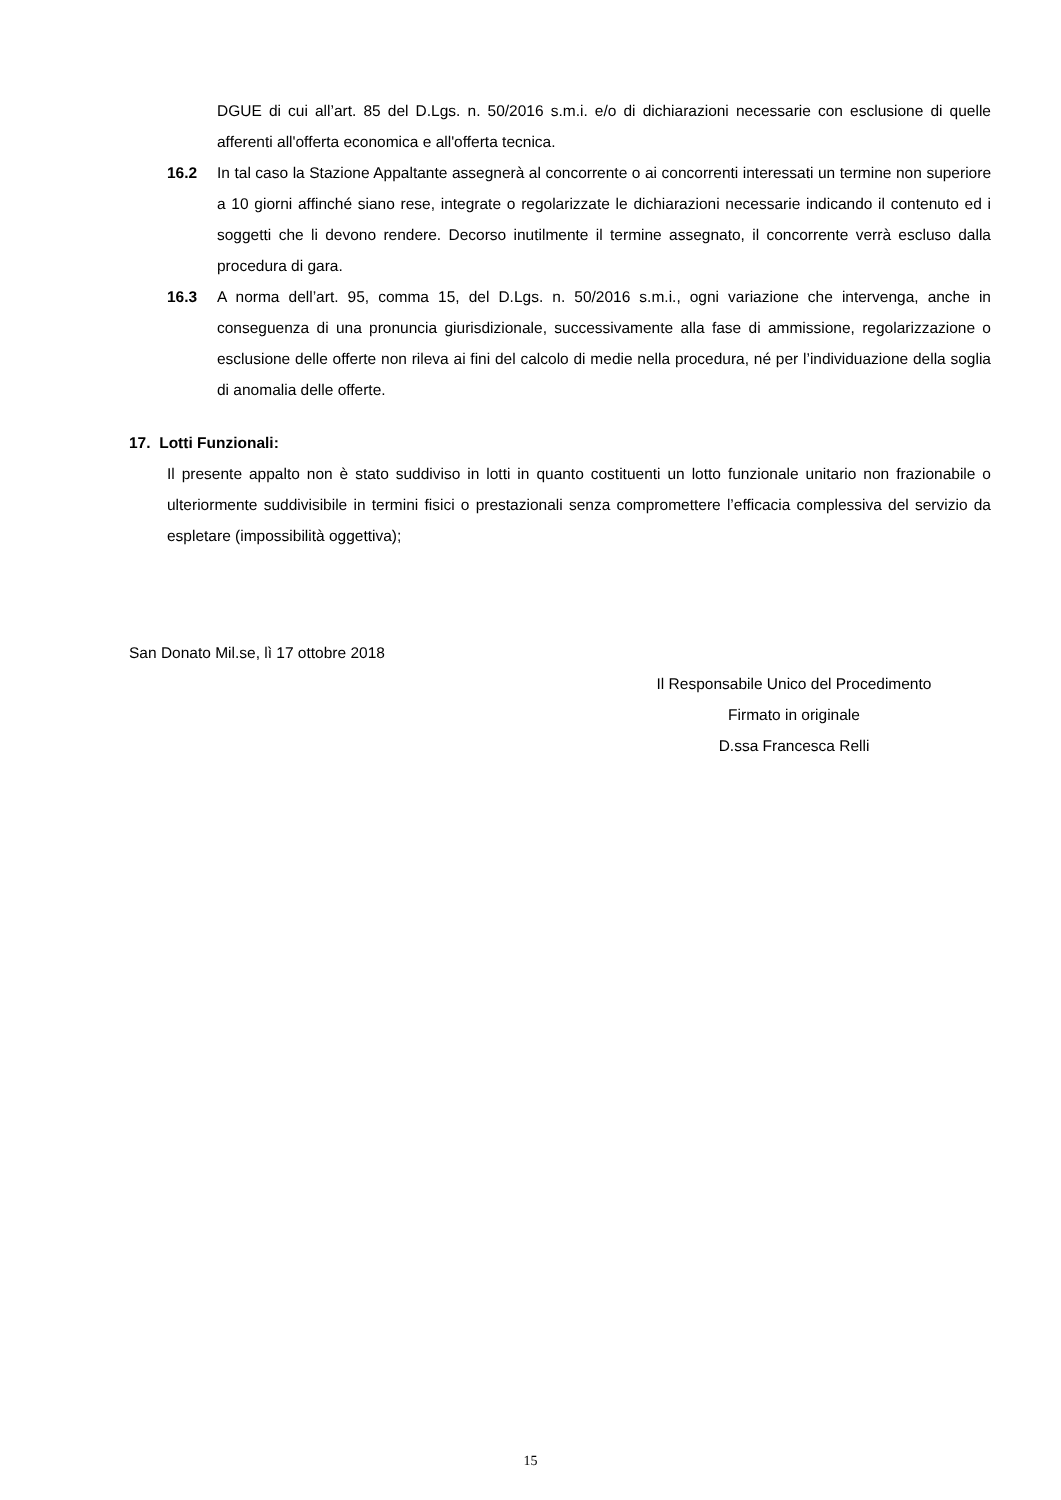DGUE di cui all’art. 85 del D.Lgs. n. 50/2016 s.m.i. e/o di dichiarazioni necessarie con esclusione di quelle afferenti all'offerta economica e all'offerta tecnica.
16.2 In tal caso la Stazione Appaltante assegnerà al concorrente o ai concorrenti interessati un termine non superiore a 10 giorni affinché siano rese, integrate o regolarizzate le dichiarazioni necessarie indicando il contenuto ed i soggetti che li devono rendere. Decorso inutilmente il termine assegnato, il concorrente verrà escluso dalla procedura di gara.
16.3 A norma dell’art. 95, comma 15, del D.Lgs. n. 50/2016 s.m.i., ogni variazione che intervenga, anche in conseguenza di una pronuncia giurisdizionale, successivamente alla fase di ammissione, regolarizzazione o esclusione delle offerte non rileva ai fini del calcolo di medie nella procedura, né per l’individuazione della soglia di anomalia delle offerte.
17. Lotti Funzionali:
Il presente appalto non è stato suddiviso in lotti in quanto costituenti un lotto funzionale unitario non frazionabile o ulteriormente suddivisibile in termini fisici o prestazionali senza compromettere l’efficacia complessiva del servizio da espletare (impossibilità oggettiva);
San Donato Mil.se, lì 17 ottobre 2018
Il Responsabile Unico del Procedimento
Firmato in originale
D.ssa Francesca Relli
15